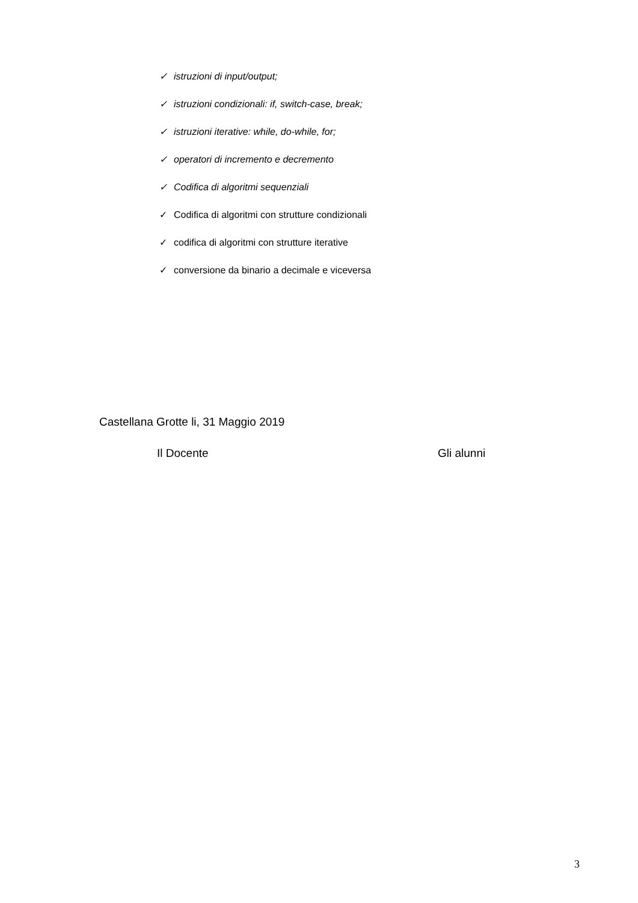✓ istruzioni di input/output;
✓ istruzioni condizionali: if, switch-case, break;
✓ istruzioni iterative: while, do-while, for;
✓ operatori di incremento e decremento
✓ Codifica di algoritmi sequenziali
✓ Codifica di algoritmi con strutture condizionali
✓ codifica di algoritmi con strutture iterative
✓ conversione da binario a decimale e viceversa
Castellana Grotte li, 31 Maggio 2019
Il Docente Gli alunni
3